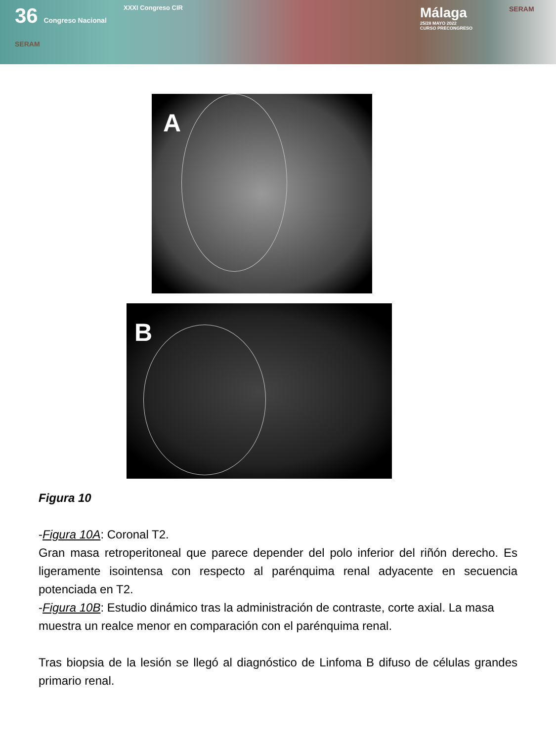36 Congreso Nacional
SERAM
XXXI Congreso CIR
Málaga
25/28 MAYO 2022
CURSO PRECONGRESO
SERAM
A
B
Figura 10
-Figura 10A: Coronal T2.
Gran masa retroperitoneal que parece depender del polo inferior del riñón derecho. Es ligeramente isointensa con respecto al parénquima renal adyacente en secuencia potenciada en T2.
-Figura 10B: Estudio dinámico tras la administración de contraste, corte axial. La masa muestra un realce menor en comparación con el parénquima renal.
Tras biopsia de la lesión se llegó al diagnóstico de Linfoma B difuso de células grandes primario renal.